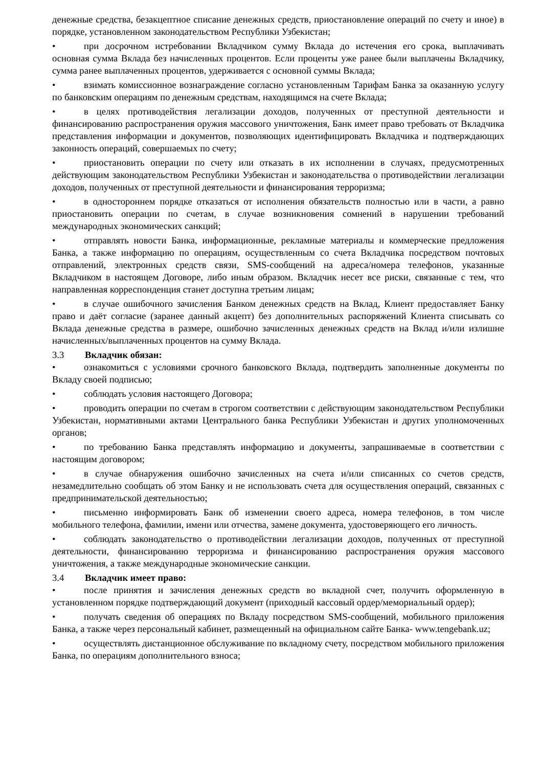денежные средства, безакцептное списание денежных средств, приостановление операций по счету и иное) в порядке, установленном законодательством Республики Узбекистан;
• при досрочном истребовании Вкладчиком сумму Вклада до истечения его срока, выплачивать основная сумма Вклада без начисленных процентов. Если проценты уже ранее были выплачены Вкладчику, сумма ранее выплаченных процентов, удерживается с основной суммы Вклада;
• взимать комиссионное вознаграждение согласно установленным Тарифам Банка за оказанную услугу по банковским операциям по денежным средствам, находящимся на счете Вклада;
• в целях противодействия легализации доходов, полученных от преступной деятельности и финансированию распространения оружия массового уничтожения, Банк имеет право требовать от Вкладчика представления информации и документов, позволяющих идентифицировать Вкладчика и подтверждающих законность операций, совершаемых по счету;
• приостановить операции по счету или отказать в их исполнении в случаях, предусмотренных действующим законодательством Республики Узбекистан и законодательства о противодействии легализации доходов, полученных от преступной деятельности и финансирования терроризма;
• в одностороннем порядке отказаться от исполнения обязательств полностью или в части, а равно приостановить операции по счетам, в случае возникновения сомнений в нарушении требований международных экономических санкций;
• отправлять новости Банка, информационные, рекламные материалы и коммерческие предложения Банка, а также информацию по операциям, осуществленным со счета Вкладчика посредством почтовых отправлений, электронных средств связи, SMS-сообщений на адреса/номера телефонов, указанные Вкладчиком в настоящем Договоре, либо иным образом. Вкладчик несет все риски, связанные с тем, что направленная корреспонденция станет доступна третьим лицам;
• в случае ошибочного зачисления Банком денежных средств на Вклад, Клиент предоставляет Банку право и даёт согласие (заранее данный акцепт) без дополнительных распоряжений Клиента списывать со Вклада денежные средства в размере, ошибочно зачисленных денежных средств на Вклад и/или излишне начисленных/выплаченных процентов на сумму Вклада.
3.3 Вкладчик обязан:
• ознакомиться с условиями срочного банковского Вклада, подтвердить заполненные документы по Вкладу своей подписью;
• соблюдать условия настоящего Договора;
• проводить операции по счетам в строгом соответствии с действующим законодательством Республики Узбекистан, нормативными актами Центрального банка Республики Узбекистан и других уполномоченных органов;
• по требованию Банка представлять информацию и документы, запрашиваемые в соответствии с настоящим договором;
• в случае обнаружения ошибочно зачисленных на счета и/или списанных со счетов средств, незамедлительно сообщать об этом Банку и не использовать счета для осуществления операций, связанных с предпринимательской деятельностью;
• письменно информировать Банк об изменении своего адреса, номера телефонов, в том числе мобильного телефона, фамилии, имени или отчества, замене документа, удостоверяющего его личность.
• соблюдать законодательство о противодействии легализации доходов, полученных от преступной деятельности, финансированию терроризма и финансированию распространения оружия массового уничтожения, а также международные экономические санкции.
3.4 Вкладчик имеет право:
• после принятия и зачисления денежных средств во вкладной счет, получить оформленную в установленном порядке подтверждающий документ (приходный кассовый ордер/мемориальный ордер);
• получать сведения об операциях по Вкладу посредством SMS-сообщений, мобильного приложения Банка, а также через персональный кабинет, размещенный на официальном сайте Банка- www.tengebank.uz;
• осуществлять дистанционное обслуживание по вкладному счету, посредством мобильного приложения Банка, по операциям дополнительного взноса;